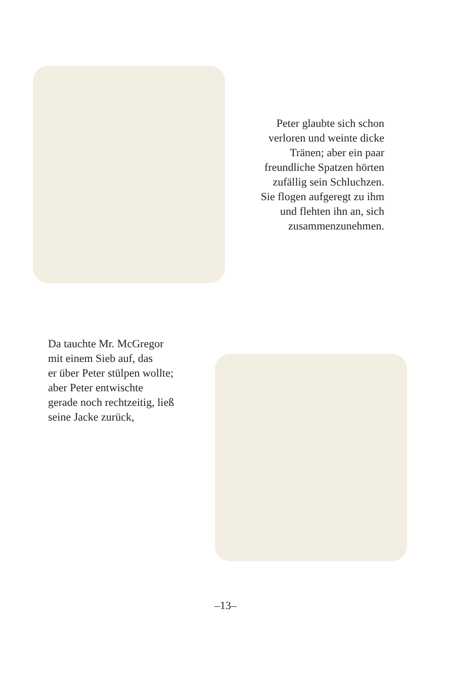Peter glaubte sich schon
verloren und weinte dicke
Tränen; aber ein paar
freundliche Spatzen hörten
zufällig sein Schluchzen.
Sie flogen aufgeregt zu ihm
und flehten ihn an, sich
zusammenzunehmen.
Da tauchte Mr. McGregor
mit einem Sieb auf, das
er über Peter stülpen wollte;
aber Peter entwischte
gerade noch rechtzeitig, ließ
seine Jacke zurück,
–13–